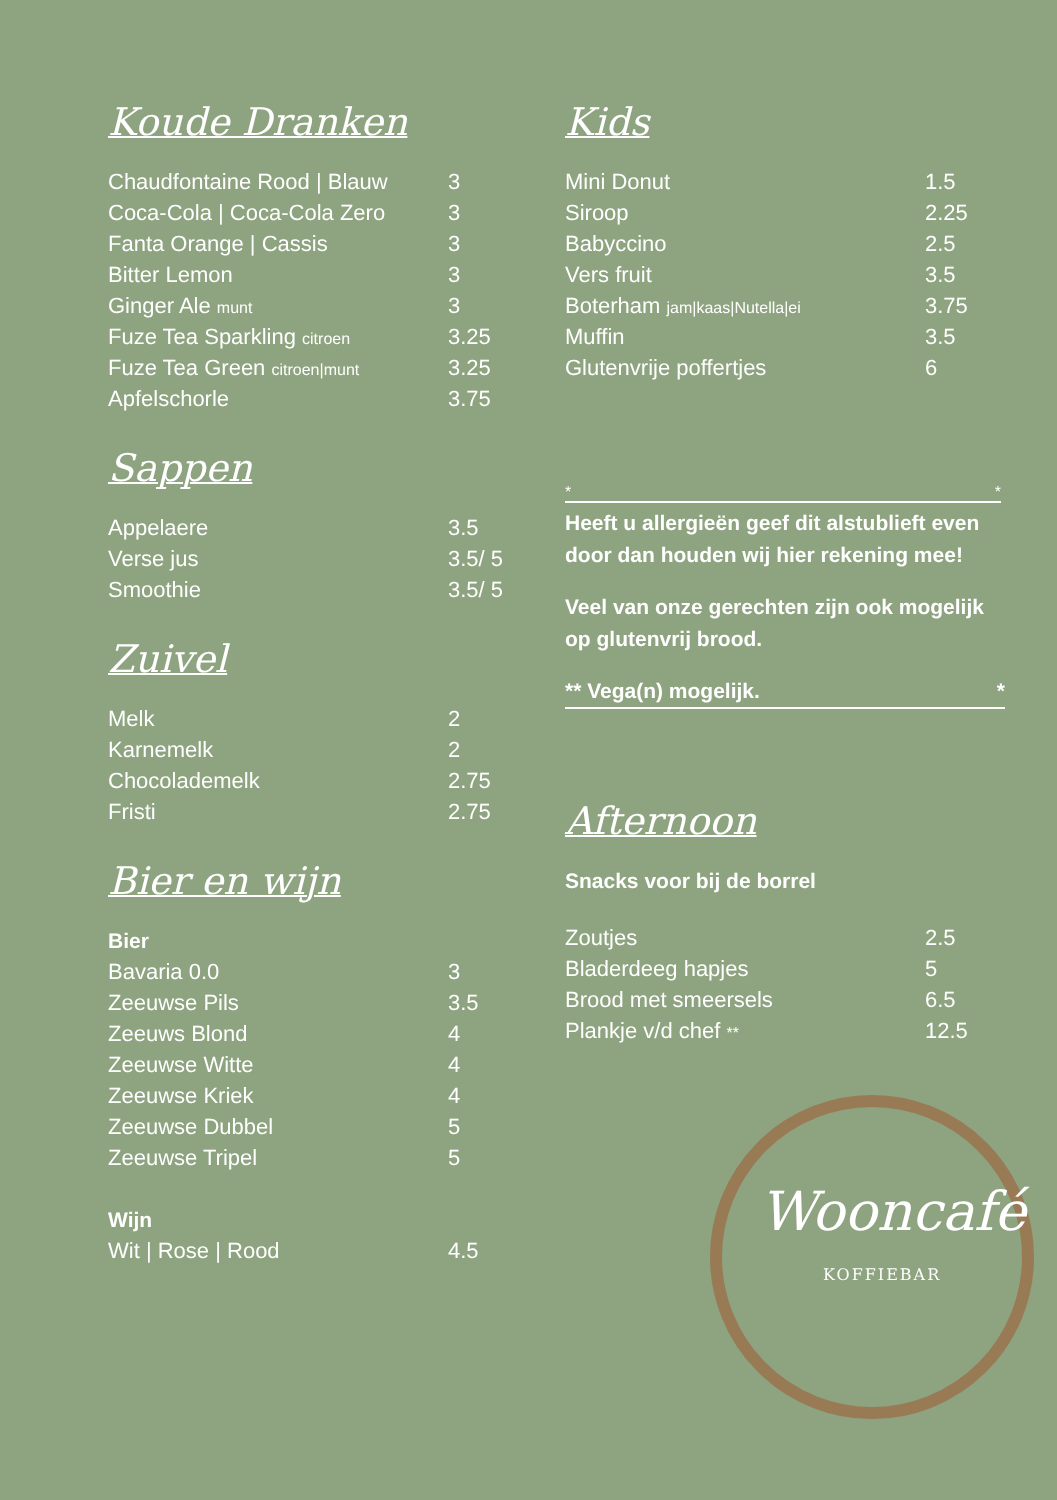Koude Dranken
| Chaudfontaine Rood / Blauw | 3 |
| Coca-Cola / Coca-Cola Zero | 3 |
| Fanta Orange / Cassis | 3 |
| Bitter Lemon | 3 |
| Ginger Ale munt | 3 |
| Fuze Tea Sparkling citroen | 3.25 |
| Fuze Tea Green citroen/munt | 3.25 |
| Apfelschorle | 3.75 |
Sappen
| Appelaere | 3.5 |
| Verse jus | 3.5/ 5 |
| Smoothie | 3.5/ 5 |
Zuivel
| Melk | 2 |
| Karnemelk | 2 |
| Chocolademelk | 2.75 |
| Fristi | 2.75 |
Bier en wijn
| Bier | |
| Bavaria 0.0 | 3 |
| Zeeuwse Pils | 3.5 |
| Zeeuws Blond | 4 |
| Zeeuwse Witte | 4 |
| Zeeuwse Kriek | 4 |
| Zeeuwse Dubbel | 5 |
| Zeeuwse Tripel | 5 |
| Wijn | |
| Wit / Rose / Rood | 4.5 |
Kids
| Mini Donut | 1.5 |
| Siroop | 2.25 |
| Babyccino | 2.5 |
| Vers fruit | 3.5 |
| Boterham jam/kaas/Nutella/ei | 3.75 |
| Muffin | 3.5 |
| Glutenvrije poffertjes | 6 |
* *
Heeft u allergieën geef dit alstublieft even door dan houden wij hier rekening mee!
Veel van onze gerechten zijn ook mogelijk op glutenvrij brood.
** Vega(n) mogelijk. *
Afternoon
Snacks voor bij de borrel
| Zoutjes | 2.5 |
| Bladerdeeg hapjes | 5 |
| Brood met smeersels | 6.5 |
| Plankje v/d chef ** | 12.5 |
Wooncafé
KOFFIEBAR